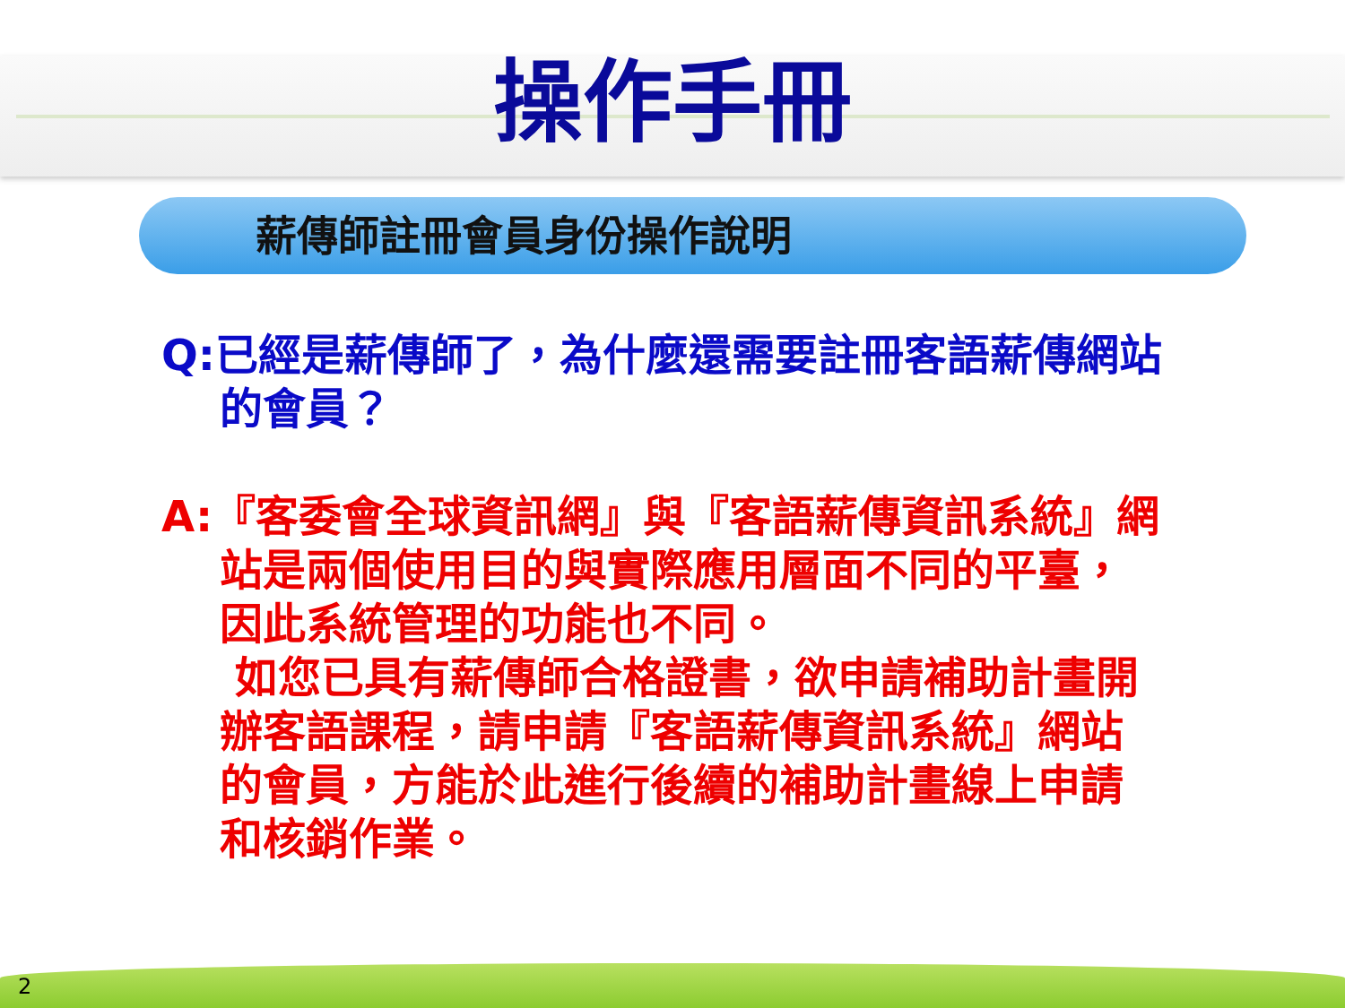操作手冊
薪傳師註冊會員身份操作說明
Q:已經是薪傳師了，為什麼還需要註冊客語薪傳網站的會員？
A:『客委會全球資訊網』與『客語薪傳資訊系統』網站是兩個使用目的與實際應用層面不同的平臺，因此系統管理的功能也不同。
如您已具有薪傳師合格證書，欲申請補助計畫開辦客語課程，請申請『客語薪傳資訊系統』網站的會員，方能於此進行後續的補助計畫線上申請和核銷作業。
2